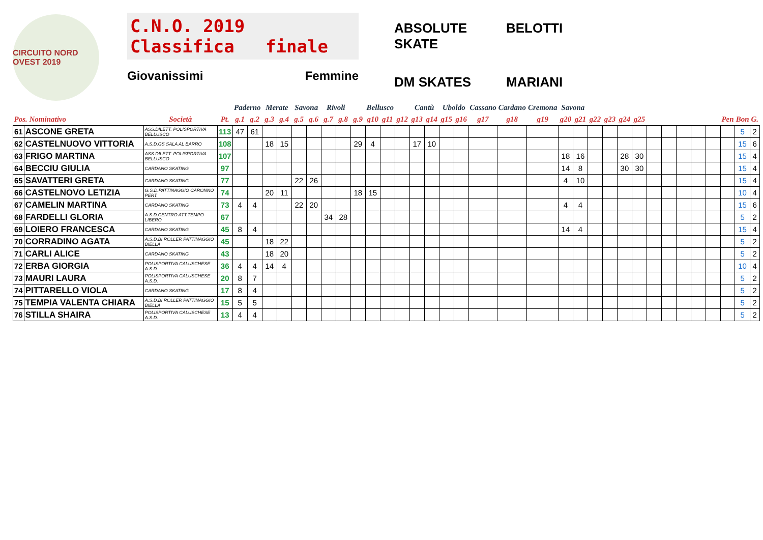CIRCUITO NORD OVEST 2019
C.N.O. 2019
Classifica finale
Giovanissimi Femmine
ABSOLUTE SKATE BELOTTI DM SKATES MARIANI
| | | | | Paderno | | Merate | | Savona | | Rivoli | | Bellusco | | | | Cantù | | Uboldo | | Cassano | Cardano | Cremona | Savona | | | | | | | | | | | | | |
| --- | --- | --- | --- | --- | --- | --- | --- | --- | --- | --- | --- | --- | --- | --- | --- | --- | --- | --- | --- | --- | --- | --- | --- | --- | --- | --- | --- | --- | --- | --- | --- | --- | --- | --- | --- | --- |
| Pos. Nominativo | | Società | Pt. | g.1 | g.2 | g.3 | g.4 | g.5 | g.6 | g.7 | g.8 | g.9 | g10 | g11 | g12 | g13 | g14 | g15 | g16 | g17 | g18 | g19 | g20 | g21 | g22 | g23 | g24 | g25 | | | | | | Pen | Bon | G. |
| 61 | ASCONE GRETA | ASS.DILETT. POLISPORTIVA BELLUSCO | 113 | 47 | 61 | | | | | | | | | | | | | | | | | | | | | | | | | | | | | | 5 | 2 |
| 62 | CASTELNUOVO VITTORIA | A.S.D.GS SALA AL BARRO | 108 | | | 18 | 15 | | | | | 29 | 4 | | | 17 | 10 | | | | | | | | | | | | | | | | | | 15 | 6 |
| 63 | FRIGO MARTINA | ASS.DILETT. POLISPORTIVA BELLUSCO | 107 | | | | | | | | | | | | | | | | | | | | 18 | 16 | | | 28 | 30 | | | | | | | 15 | 4 |
| 64 | BECCIU GIULIA | CARDANO SKATING | 97 | | | | | | | | | | | | | | | | | | | | 14 | 8 | | | 30 | 30 | | | | | | | 15 | 4 |
| 65 | SAVATTERI GRETA | CARDANO SKATING | 77 | | | | | 22 | 26 | | | | | | | | | | | | | | 4 | 10 | | | | | | | | | | | 15 | 4 |
| 66 | CASTELNOVO LETIZIA | G.S.D.PATTINAGGIO CARONNO PERT. | 74 | | | 20 | 11 | | | | | 18 | 15 | | | | | | | | | | | | | | | | | | | | | | 10 | 4 |
| 67 | CAMELIN MARTINA | CARDANO SKATING | 73 | 4 | 4 | | | 22 | 20 | | | | | | | | | | | | | | 4 | 4 | | | | | | | | | | | 15 | 6 |
| 68 | FARDELLI GLORIA | A.S.D.CENTRO ATT.TEMPO LIBERO | 67 | | | | | | | 34 | 28 | | | | | | | | | | | | | | | | | | | | | | | | 5 | 2 |
| 69 | LOIERO FRANCESCA | CARDANO SKATING | 45 | 8 | 4 | | | | | | | | | | | | | | | | | | 14 | 4 | | | | | | | | | | | 15 | 4 |
| 70 | CORRADINO AGATA | A.S.D.BI ROLLER PATTINAGGIO BIELLA | 45 | | | 18 | 22 | | | | | | | | | | | | | | | | | | | | | | | | | | | | 5 | 2 |
| 71 | CARLI ALICE | CARDANO SKATING | 43 | | | 18 | 20 | | | | | | | | | | | | | | | | | | | | | | | | | | | | 5 | 2 |
| 72 | ERBA GIORGIA | POLISPORTIVA CALUSCHESE A.S.D. | 36 | 4 | 4 | 14 | 4 | | | | | | | | | | | | | | | | | | | | | | | | | | | | 10 | 4 |
| 73 | MAURI LAURA | POLISPORTIVA CALUSCHESE A.S.D. | 20 | 8 | 7 | | | | | | | | | | | | | | | | | | | | | | | | | | | | | | 5 | 2 |
| 74 | PITTARELLO VIOLA | CARDANO SKATING | 17 | 8 | 4 | | | | | | | | | | | | | | | | | | | | | | | | | | | | | | 5 | 2 |
| 75 | TEMPIA VALENTA CHIARA | A.S.D.BI ROLLER PATTINAGGIO BIELLA | 15 | 5 | 5 | | | | | | | | | | | | | | | | | | | | | | | | | | | | | | 5 | 2 |
| 76 | STILLA SHAIRA | POLISPORTIVA CALUSCHESE A.S.D. | 13 | 4 | 4 | | | | | | | | | | | | | | | | | | | | | | | | | | | | | | 5 | 2 |